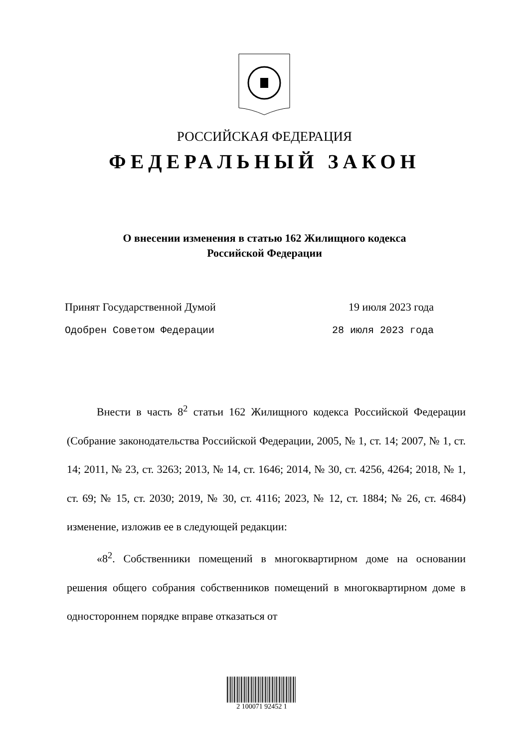РОССИЙСКАЯ ФЕДЕРАЦИЯ
ФЕДЕРАЛЬНЫЙ ЗАКОН
О внесении изменения в статью 162 Жилищного кодекса
Российской Федерации
Принят Государственной Думой 19 июля 2023 года
Одобрен Советом Федерации 28 июля 2023 года
Внести в часть 8<sup>2</sup> статьи 162 Жилищного кодекса Российской Федерации (Собрание законодательства Российской Федерации, 2005, № 1, ст. 14; 2007, № 1, ст. 14; 2011, № 23, ст. 3263; 2013, № 14, ст. 1646; 2014, № 30, ст. 4256, 4264; 2018, № 1, ст. 69; № 15, ст. 2030; 2019, № 30, ст. 4116; 2023, № 12, ст. 1884; № 26, ст. 4684) изменение, изложив ее в следующей редакции:
«8<sup>2</sup>. Собственники помещений в многоквартирном доме на основании решения общего собрания собственников помещений в многоквартирном доме в одностороннем порядке вправе отказаться от
2 100071 92452 1